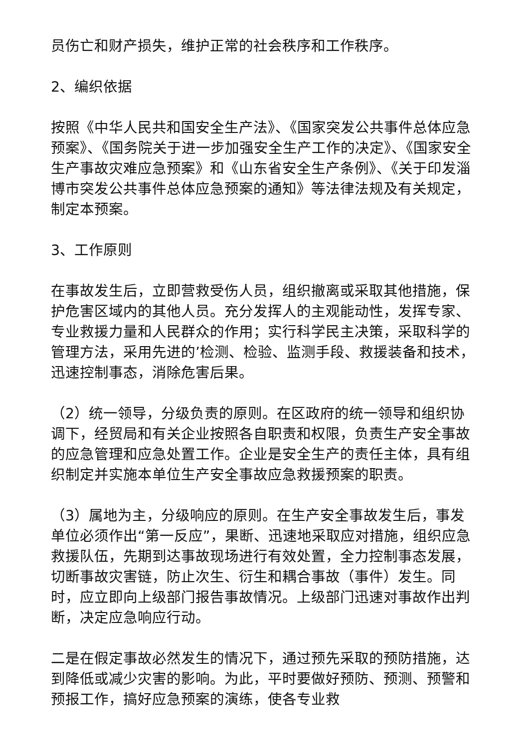员伤亡和财产损失，维护正常的社会秩序和工作秩序。
2、编织依据
按照《中华人民共和国安全生产法》、《国家突发公共事件总体应急预案》、《国务院关于进一步加强安全生产工作的决定》、《国家安全生产事故灾难应急预案》和《山东省安全生产条例》、《关于印发淄博市突发公共事件总体应急预案的通知》等法律法规及有关规定，制定本预案。
3、工作原则
在事故发生后，立即营救受伤人员，组织撤离或采取其他措施，保护危害区域内的其他人员。充分发挥人的主观能动性，发挥专家、专业救援力量和人民群众的作用；实行科学民主决策，采取科学的管理方法，采用先进的’检测、检验、监测手段、救援装备和技术，迅速控制事态，消除危害后果。
（2）统一领导，分级负责的原则。在区政府的统一领导和组织协调下，经贸局和有关企业按照各自职责和权限，负责生产安全事故的应急管理和应急处置工作。企业是安全生产的责任主体，具有组织制定并实施本单位生产安全事故应急救援预案的职责。
（3）属地为主，分级响应的原则。在生产安全事故发生后，事发单位必须作出“第一反应”，果断、迅速地采取应对措施，组织应急救援队伍，先期到达事故现场进行有效处置，全力控制事态发展，切断事故灾害链，防止次生、衍生和耦合事故（事件）发生。同时，应立即向上级部门报告事故情况。上级部门迅速对事故作出判断，决定应急响应行动。
二是在假定事故必然发生的情况下，通过预先采取的预防措施，达到降低或减少灾害的影响。为此，平时要做好预防、预测、预警和预报工作，搞好应急预案的演练，使各专业救